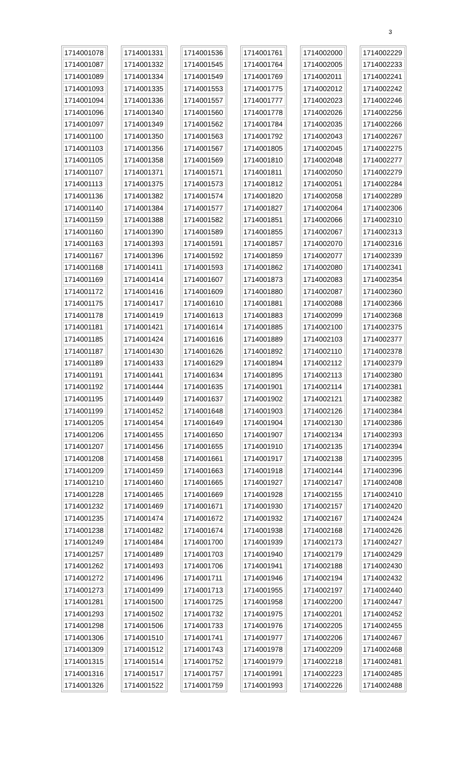3
| 1714001078 |
| 1714001087 |
| 1714001089 |
| 1714001093 |
| 1714001094 |
| 1714001096 |
| 1714001097 |
| 1714001100 |
| 1714001103 |
| 1714001105 |
| 1714001107 |
| 1714001113 |
| 1714001136 |
| 1714001140 |
| 1714001159 |
| 1714001160 |
| 1714001163 |
| 1714001167 |
| 1714001168 |
| 1714001169 |
| 1714001172 |
| 1714001175 |
| 1714001178 |
| 1714001181 |
| 1714001185 |
| 1714001187 |
| 1714001189 |
| 1714001191 |
| 1714001192 |
| 1714001195 |
| 1714001199 |
| 1714001205 |
| 1714001206 |
| 1714001207 |
| 1714001208 |
| 1714001209 |
| 1714001210 |
| 1714001228 |
| 1714001232 |
| 1714001235 |
| 1714001238 |
| 1714001249 |
| 1714001257 |
| 1714001262 |
| 1714001272 |
| 1714001273 |
| 1714001281 |
| 1714001293 |
| 1714001298 |
| 1714001306 |
| 1714001309 |
| 1714001315 |
| 1714001316 |
| 1714001326 |
| 1714001331 |
| 1714001332 |
| 1714001334 |
| 1714001335 |
| 1714001336 |
| 1714001340 |
| 1714001349 |
| 1714001350 |
| 1714001356 |
| 1714001358 |
| 1714001371 |
| 1714001375 |
| 1714001382 |
| 1714001384 |
| 1714001388 |
| 1714001390 |
| 1714001393 |
| 1714001396 |
| 1714001411 |
| 1714001414 |
| 1714001416 |
| 1714001417 |
| 1714001419 |
| 1714001421 |
| 1714001424 |
| 1714001430 |
| 1714001433 |
| 1714001441 |
| 1714001444 |
| 1714001449 |
| 1714001452 |
| 1714001454 |
| 1714001455 |
| 1714001456 |
| 1714001458 |
| 1714001459 |
| 1714001460 |
| 1714001465 |
| 1714001469 |
| 1714001474 |
| 1714001482 |
| 1714001484 |
| 1714001489 |
| 1714001493 |
| 1714001496 |
| 1714001499 |
| 1714001500 |
| 1714001502 |
| 1714001506 |
| 1714001510 |
| 1714001512 |
| 1714001514 |
| 1714001517 |
| 1714001522 |
| 1714001536 |
| 1714001545 |
| 1714001549 |
| 1714001553 |
| 1714001557 |
| 1714001560 |
| 1714001562 |
| 1714001563 |
| 1714001567 |
| 1714001569 |
| 1714001571 |
| 1714001573 |
| 1714001574 |
| 1714001577 |
| 1714001582 |
| 1714001589 |
| 1714001591 |
| 1714001592 |
| 1714001593 |
| 1714001607 |
| 1714001609 |
| 1714001610 |
| 1714001613 |
| 1714001614 |
| 1714001616 |
| 1714001626 |
| 1714001629 |
| 1714001634 |
| 1714001635 |
| 1714001637 |
| 1714001648 |
| 1714001649 |
| 1714001650 |
| 1714001655 |
| 1714001661 |
| 1714001663 |
| 1714001665 |
| 1714001669 |
| 1714001671 |
| 1714001672 |
| 1714001674 |
| 1714001700 |
| 1714001703 |
| 1714001706 |
| 1714001711 |
| 1714001713 |
| 1714001725 |
| 1714001732 |
| 1714001733 |
| 1714001741 |
| 1714001743 |
| 1714001752 |
| 1714001757 |
| 1714001759 |
| 1714001761 |
| 1714001764 |
| 1714001769 |
| 1714001775 |
| 1714001777 |
| 1714001778 |
| 1714001784 |
| 1714001792 |
| 1714001805 |
| 1714001810 |
| 1714001811 |
| 1714001812 |
| 1714001820 |
| 1714001827 |
| 1714001851 |
| 1714001855 |
| 1714001857 |
| 1714001859 |
| 1714001862 |
| 1714001873 |
| 1714001880 |
| 1714001881 |
| 1714001883 |
| 1714001885 |
| 1714001889 |
| 1714001892 |
| 1714001894 |
| 1714001895 |
| 1714001901 |
| 1714001902 |
| 1714001903 |
| 1714001904 |
| 1714001907 |
| 1714001910 |
| 1714001917 |
| 1714001918 |
| 1714001927 |
| 1714001928 |
| 1714001930 |
| 1714001932 |
| 1714001938 |
| 1714001939 |
| 1714001940 |
| 1714001941 |
| 1714001946 |
| 1714001955 |
| 1714001958 |
| 1714001975 |
| 1714001976 |
| 1714001977 |
| 1714001978 |
| 1714001979 |
| 1714001991 |
| 1714001993 |
| 1714002000 |
| 1714002005 |
| 1714002011 |
| 1714002012 |
| 1714002023 |
| 1714002026 |
| 1714002035 |
| 1714002043 |
| 1714002045 |
| 1714002048 |
| 1714002050 |
| 1714002051 |
| 1714002058 |
| 1714002064 |
| 1714002066 |
| 1714002067 |
| 1714002070 |
| 1714002077 |
| 1714002080 |
| 1714002083 |
| 1714002087 |
| 1714002088 |
| 1714002099 |
| 1714002100 |
| 1714002103 |
| 1714002110 |
| 1714002112 |
| 1714002113 |
| 1714002114 |
| 1714002121 |
| 1714002126 |
| 1714002130 |
| 1714002134 |
| 1714002135 |
| 1714002138 |
| 1714002144 |
| 1714002147 |
| 1714002155 |
| 1714002157 |
| 1714002167 |
| 1714002168 |
| 1714002173 |
| 1714002179 |
| 1714002188 |
| 1714002194 |
| 1714002197 |
| 1714002200 |
| 1714002201 |
| 1714002205 |
| 1714002206 |
| 1714002209 |
| 1714002218 |
| 1714002223 |
| 1714002226 |
| 1714002229 |
| 1714002233 |
| 1714002241 |
| 1714002242 |
| 1714002246 |
| 1714002256 |
| 1714002266 |
| 1714002267 |
| 1714002275 |
| 1714002277 |
| 1714002279 |
| 1714002284 |
| 1714002289 |
| 1714002306 |
| 1714002310 |
| 1714002313 |
| 1714002316 |
| 1714002339 |
| 1714002341 |
| 1714002354 |
| 1714002360 |
| 1714002366 |
| 1714002368 |
| 1714002375 |
| 1714002377 |
| 1714002378 |
| 1714002379 |
| 1714002380 |
| 1714002381 |
| 1714002382 |
| 1714002384 |
| 1714002386 |
| 1714002393 |
| 1714002394 |
| 1714002395 |
| 1714002396 |
| 1714002408 |
| 1714002410 |
| 1714002420 |
| 1714002424 |
| 1714002426 |
| 1714002427 |
| 1714002429 |
| 1714002430 |
| 1714002432 |
| 1714002440 |
| 1714002447 |
| 1714002452 |
| 1714002455 |
| 1714002467 |
| 1714002468 |
| 1714002481 |
| 1714002485 |
| 1714002488 |